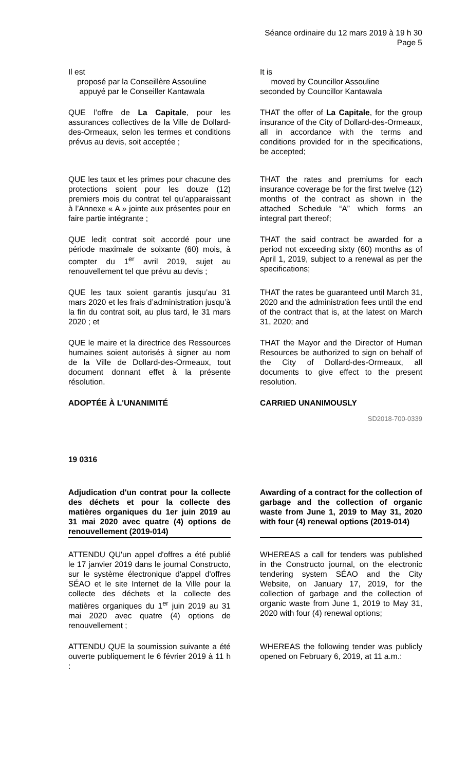Séance ordinaire du 12 mars 2019 à 19 h 30
Page 5
Il est
proposé par la Conseillère Assouline
appuyé par le Conseiller Kantawala
It is
moved by Councillor Assouline
seconded by Councillor Kantawala
QUE l’offre de La Capitale, pour les assurances collectives de la Ville de Dollard-des-Ormeaux, selon les termes et conditions prévus au devis, soit acceptée ;
THAT the offer of La Capitale, for the group insurance of the City of Dollard-des-Ormeaux, all in accordance with the terms and conditions provided for in the specifications, be accepted;
QUE les taux et les primes pour chacune des protections soient pour les douze (12) premiers mois du contrat tel qu’apparaissant à l’Annexe « A » jointe aux présentes pour en faire partie intégrante ;
THAT the rates and premiums for each insurance coverage be for the first twelve (12) months of the contract as shown in the attached Schedule “A” which forms an integral part thereof;
QUE ledit contrat soit accordé pour une période maximale de soixante (60) mois, à compter du 1<sup>er</sup> avril 2019, sujet au renouvellement tel que prévu au devis ;
THAT the said contract be awarded for a period not exceeding sixty (60) months as of April 1, 2019, subject to a renewal as per the specifications;
QUE les taux soient garantis jusqu’au 31 mars 2020 et les frais d’administration jusqu’à la fin du contrat soit, au plus tard, le 31 mars 2020 ; et
THAT the rates be guaranteed until March 31, 2020 and the administration fees until the end of the contract that is, at the latest on March 31, 2020; and
QUE le maire et la directrice des Ressources humaines soient autorisés à signer au nom de la Ville de Dollard-des-Ormeaux, tout document donnant effet à la présente résolution.
THAT the Mayor and the Director of Human Resources be authorized to sign on behalf of the City of Dollard-des-Ormeaux, all documents to give effect to the present resolution.
ADOPTÉE À L'UNANIMITÉ CARRIED UNANIMOUSLY
SD2018-700-0339
19 0316
Adjudication d'un contrat pour la collecte des déchets et pour la collecte des matières organiques du 1er juin 2019 au 31 mai 2020 avec quatre (4) options de renouvellement (2019-014)
Awarding of a contract for the collection of garbage and the collection of organic waste from June 1, 2019 to May 31, 2020 with four (4) renewal options (2019-014)
ATTENDU QU'un appel d'offres a été publié le 17 janvier 2019 dans le journal Constructo, sur le système électronique d'appel d'offres SÉAO et le site Internet de la Ville pour la collecte des déchets et la collecte des matières organiques du 1<sup>er</sup> juin 2019 au 31 mai 2020 avec quatre (4) options de renouvellement ;
WHEREAS a call for tenders was published in the Constructo journal, on the electronic tendering system SÉAO and the City Website, on January 17, 2019, for the collection of garbage and the collection of organic waste from June 1, 2019 to May 31, 2020 with four (4) renewal options;
ATTENDU QUE la soumission suivante a été ouverte publiquement le 6 février 2019 à 11 h :
WHEREAS the following tender was publicly opened on February 6, 2019, at 11 a.m.: